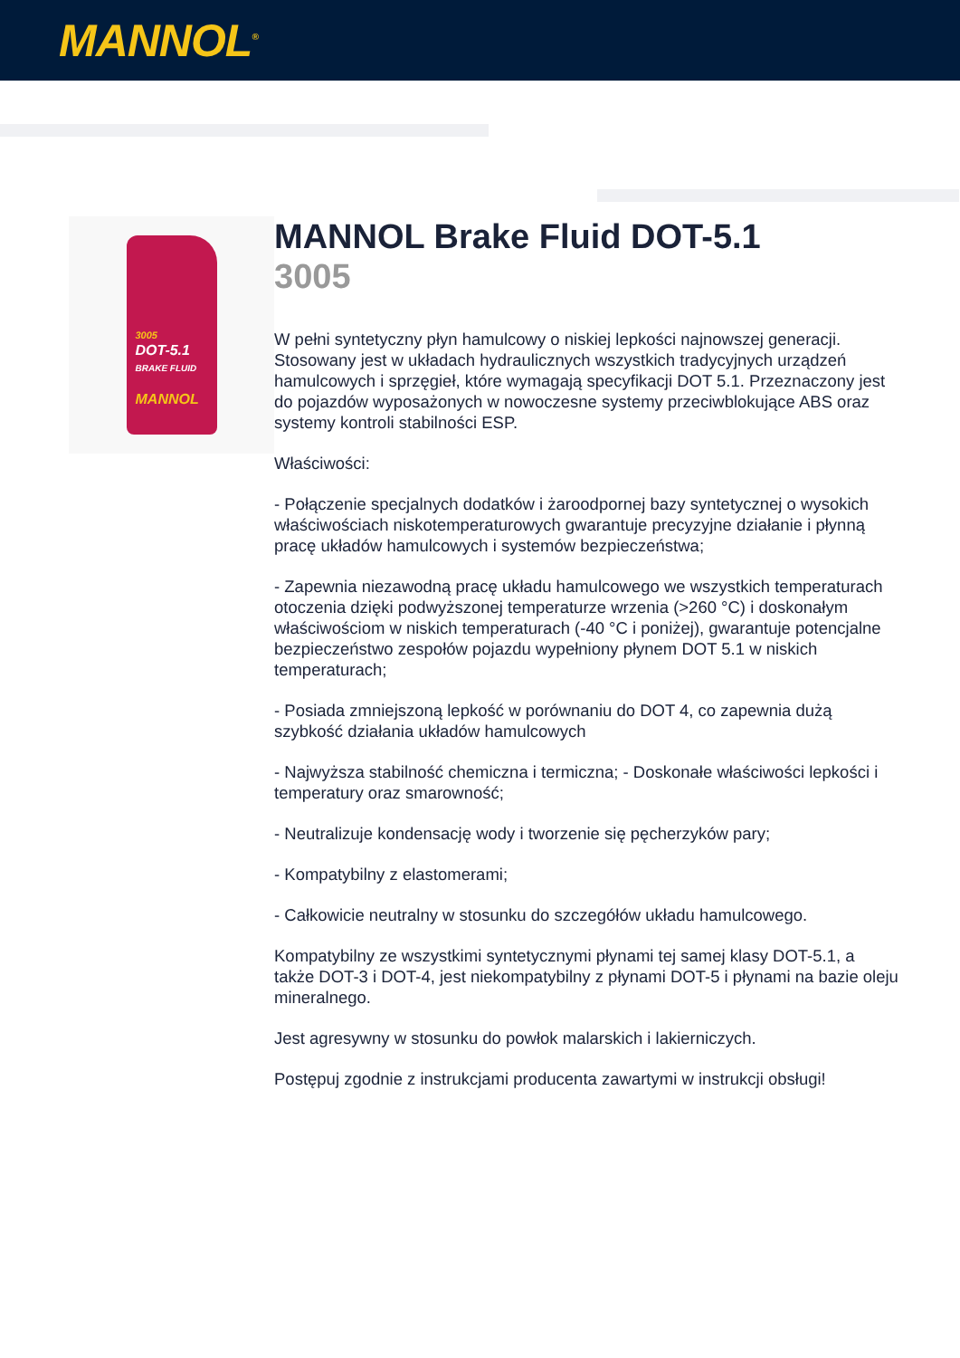MANNOL<sup>®</sup>
3005
DOT-5.1
BRAKE FLUID
MANNOL
MANNOL Brake Fluid DOT-5.1
3005
W pełni syntetyczny płyn hamulcowy o niskiej lepkości najnowszej generacji. Stosowany jest w układach hydraulicznych wszystkich tradycyjnych urządzeń hamulcowych i sprzęgieł, które wymagają specyfikacji DOT 5.1. Przeznaczony jest do pojazdów wyposażonych w nowoczesne systemy przeciwblokujące ABS oraz systemy kontroli stabilności ESP.
Właściwości:
- Połączenie specjalnych dodatków i żaroodpornej bazy syntetycznej o wysokich właściwościach niskotemperaturowych gwarantuje precyzyjne działanie i płynną pracę układów hamulcowych i systemów bezpieczeństwa;
- Zapewnia niezawodną pracę układu hamulcowego we wszystkich temperaturach otoczenia dzięki podwyższonej temperaturze wrzenia (>260 °C) i doskonałym właściwościom w niskich temperaturach (-40 °C i poniżej), gwarantuje potencjalne bezpieczeństwo zespołów pojazdu wypełniony płynem DOT 5.1 w niskich temperaturach;
- Posiada zmniejszoną lepkość w porównaniu do DOT 4, co zapewnia dużą szybkość działania układów hamulcowych
- Najwyższa stabilność chemiczna i termiczna; - Doskonałe właściwości lepkości i temperatury oraz smarowność;
- Neutralizuje kondensację wody i tworzenie się pęcherzyków pary;
- Kompatybilny z elastomerami;
- Całkowicie neutralny w stosunku do szczegółów układu hamulcowego.
Kompatybilny ze wszystkimi syntetycznymi płynami tej samej klasy DOT-5.1, a także DOT-3 i DOT-4, jest niekompatybilny z płynami DOT-5 i płynami na bazie oleju mineralnego.
Jest agresywny w stosunku do powłok malarskich i lakierniczych.
Postępuj zgodnie z instrukcjami producenta zawartymi w instrukcji obsługi!